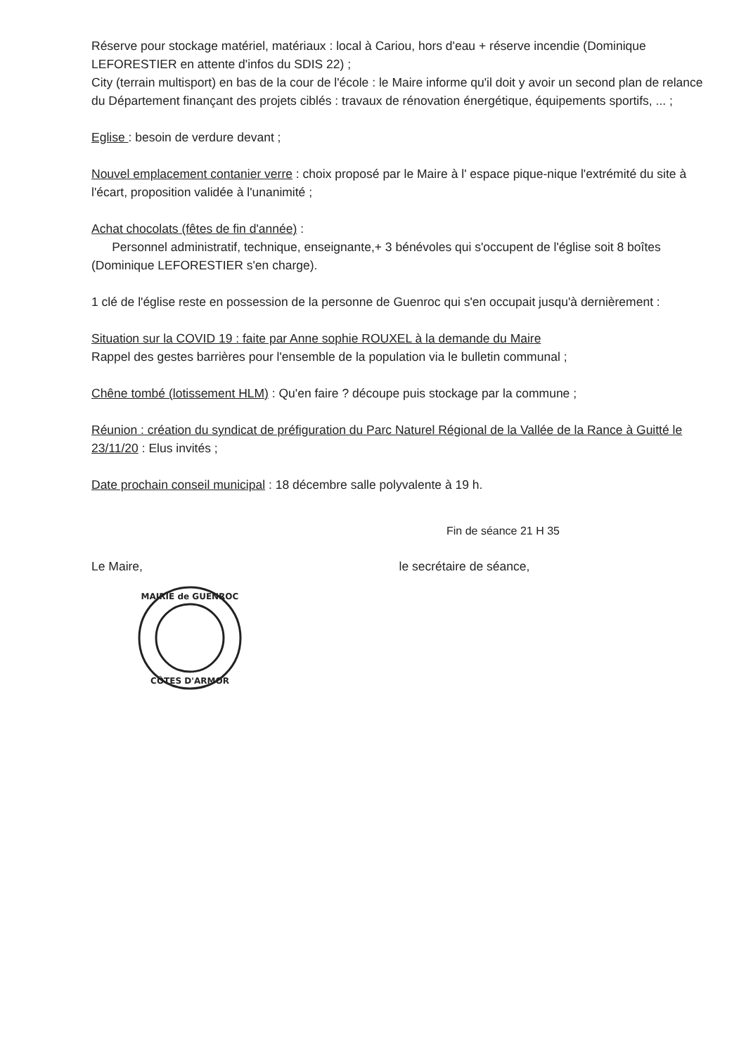Réserve pour stockage matériel, matériaux : local à Cariou, hors d'eau + réserve incendie (Dominique LEFORESTIER en attente d'infos du SDIS 22) ;
City (terrain multisport) en bas de la cour de l'école : le Maire informe qu'il doit y avoir un second plan de relance du Département finançant des projets ciblés : travaux de rénovation énergétique, équipements sportifs, ... ;
Eglise : besoin de verdure devant ;
Nouvel emplacement contanier verre : choix proposé par le Maire à l' espace pique-nique l'extrémité du site à l'écart, proposition validée à l'unanimité ;
Achat chocolats (fêtes de fin d'année) :
Personnel administratif, technique, enseignante,+ 3 bénévoles qui s'occupent de l'église soit 8 boîtes (Dominique LEFORESTIER s'en charge).
1 clé de l'église reste en possession de la personne de Guenroc qui s'en occupait jusqu'à dernièrement :
Situation sur la COVID 19 : faite par Anne sophie ROUXEL à la demande du Maire
Rappel des gestes barrières pour l'ensemble de la population via le bulletin communal ;
Chêne tombé (lotissement HLM) : Qu'en faire ? découpe puis stockage par la commune ;
Réunion : création du syndicat de préfiguration du Parc Naturel Régional de la Vallée de la Rance à Guitté le 23/11/20 : Elus invités ;
Date prochain conseil municipal : 18 décembre salle polyvalente à 19 h.
Fin de séance 21 H 35
Le Maire, le secrétaire de séance,
MAIRIE de GUENROC
CÔTES D'ARMOR